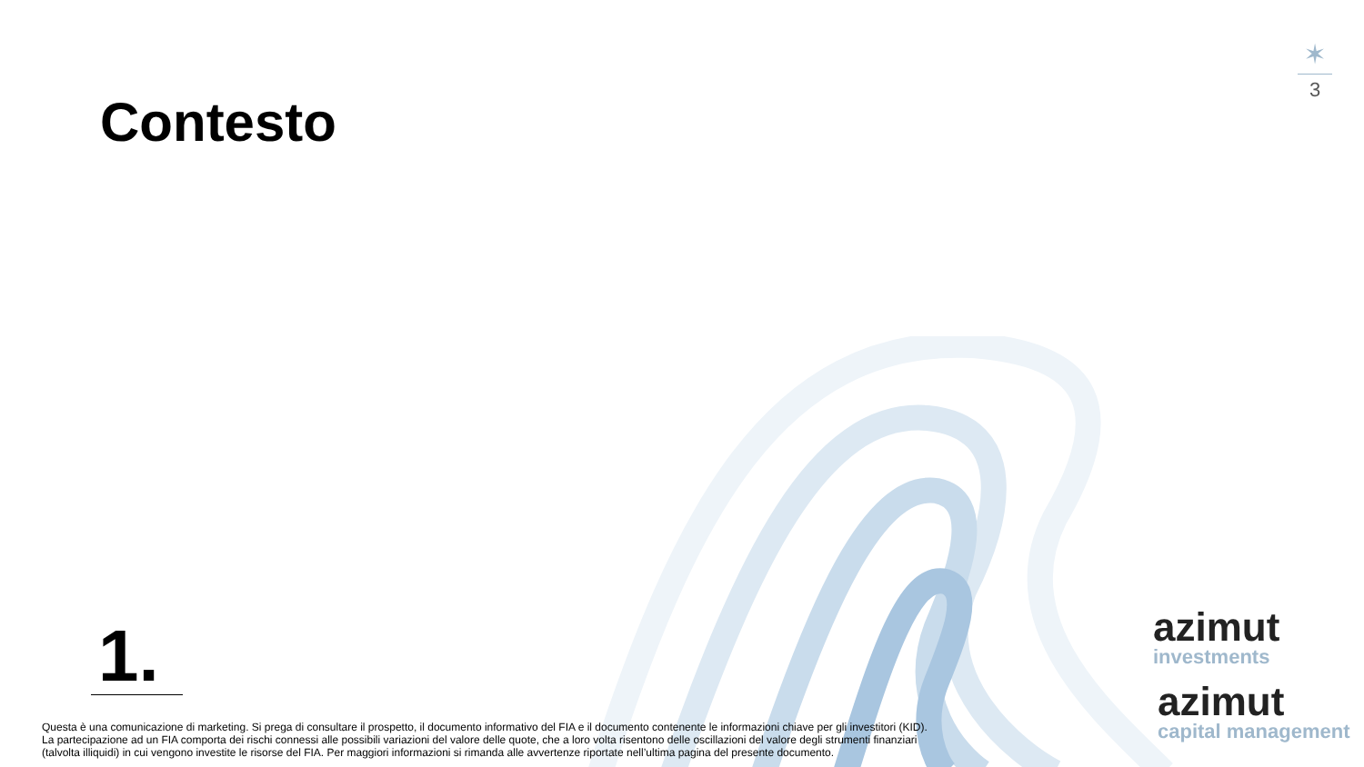✶
3
Contesto
1.
Questa è una comunicazione di marketing. Si prega di consultare il prospetto, il documento informativo del FIA e il documento contenente le informazioni chiave per gli investitori (KID).
La partecipazione ad un FIA comporta dei rischi connessi alle possibili variazioni del valore delle quote, che a loro volta risentono delle oscillazioni del valore degli strumenti finanziari
(talvolta illiquidi) in cui vengono investite le risorse del FIA. Per maggiori informazioni si rimanda alle avvertenze riportate nell’ultima pagina del presente documento.
azimut
investments
azimut
capital management